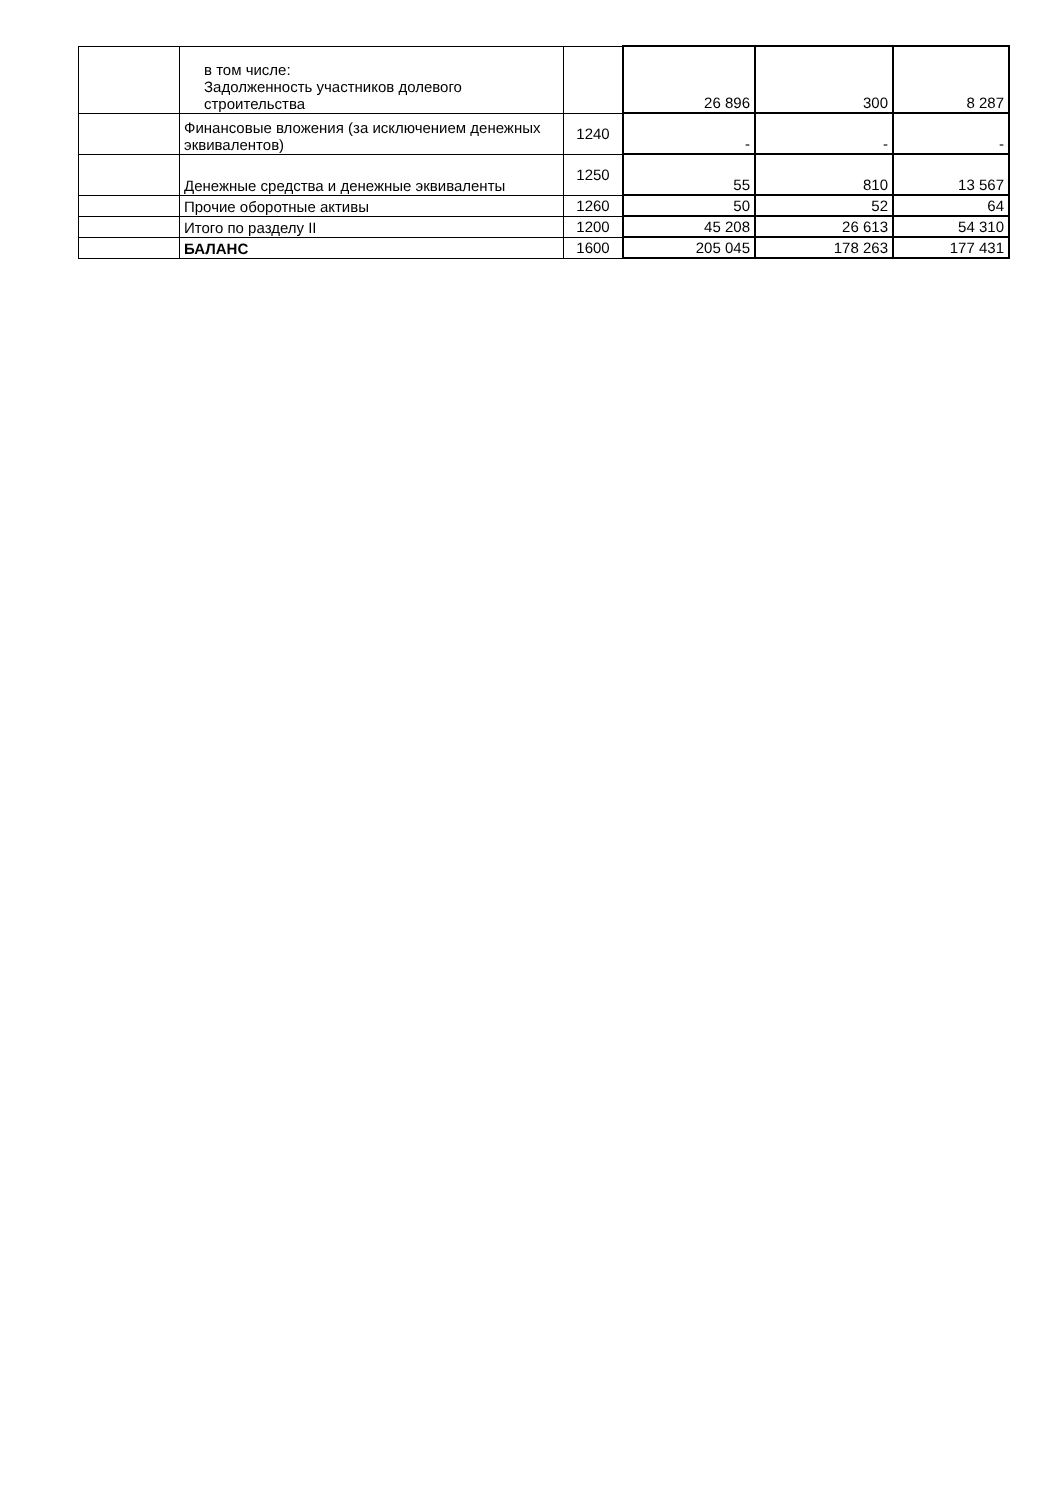| | в том числе: Задолженность участников долевого строительства | | 26 896 | 300 | 8 287 |
| | Финансовые вложения (за исключением денежных эквивалентов) | 1240 | - | - | - |
| | Денежные средства и денежные эквиваленты | 1250 | 55 | 810 | 13 567 |
| | Прочие оборотные активы | 1260 | 50 | 52 | 64 |
| | Итого по разделу II | 1200 | 45 208 | 26 613 | 54 310 |
| | БАЛАНС | 1600 | 205 045 | 178 263 | 177 431 |